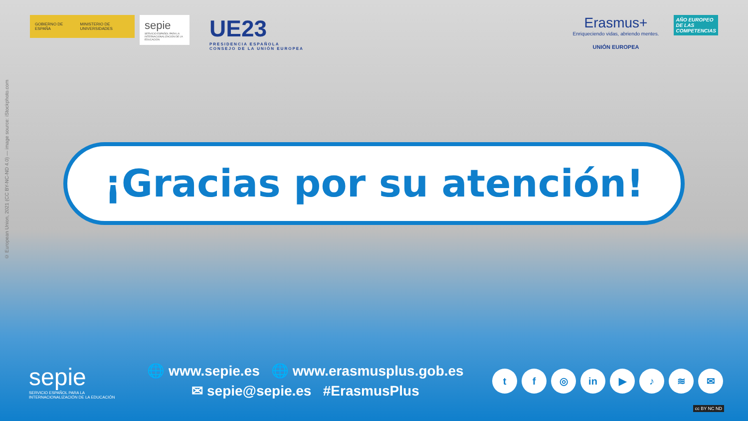GOBIERNO DE ESPAÑA MINISTERIO DE UNIVERSIDADES
sepie
SERVICIO ESPAÑOL PARA LA INTERNACIONALIZACIÓN DE LA EDUCACIÓN
UE23
PRESIDENCIA ESPAÑOLA
CONSEJO DE LA UNIÓN EUROPEA
Erasmus+
Enriqueciendo vidas, abriendo mentes.
UNIÓN EUROPEA
AÑO EUROPEO
DE LAS
COMPETENCIAS
© European Union, 2021 (CC BY-NC-ND 4.0) — image source: iStockphoto.com
¡Gracias por su atención!
sepie
SERVICIO ESPAÑOL PARA LA INTERNACIONALIZACIÓN DE LA EDUCACIÓN
🌐 www.sepie.es 🌐 www.erasmusplus.gob.es
✉ sepie@sepie.es #ErasmusPlus
tf ◎ in ▶ ♪ ≋ ✉
cc BY NC ND